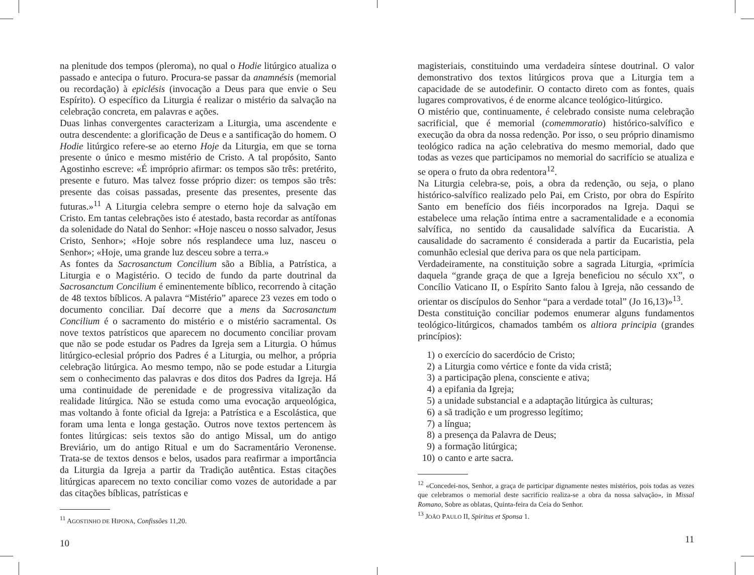na plenitude dos tempos (pleroma), no qual o Hodie litúrgico atualiza o passado e antecipa o futuro. Procura-se passar da anamnésis (memorial ou recordação) à epiclésis (invocação a Deus para que envie o Seu Espírito). O específico da Liturgia é realizar o mistério da salvação na celebração concreta, em palavras e ações.
Duas linhas convergentes caracterizam a Liturgia, uma ascendente e outra descendente: a glorificação de Deus e a santificação do homem. O Hodie litúrgico refere-se ao eterno Hoje da Liturgia, em que se torna presente o único e mesmo mistério de Cristo. A tal propósito, Santo Agostinho escreve: «É impróprio afirmar: os tempos são três: pretérito, presente e futuro. Mas talvez fosse próprio dizer: os tempos são três: presente das coisas passadas, presente das presentes, presente das futuras.»<sup>11</sup> A Liturgia celebra sempre o eterno hoje da salvação em Cristo. Em tantas celebrações isto é atestado, basta recordar as antífonas da solenidade do Natal do Senhor: «Hoje nasceu o nosso salvador, Jesus Cristo, Senhor»; «Hoje sobre nós resplandece uma luz, nasceu o Senhor»; «Hoje, uma grande luz desceu sobre a terra.»
As fontes da Sacrosanctum Concilium são a Bíblia, a Patrística, a Liturgia e o Magistério. O tecido de fundo da parte doutrinal da Sacrosanctum Concilium é eminentemente bíblico, recorrendo à citação de 48 textos bíblicos. A palavra “Mistério” aparece 23 vezes em todo o documento conciliar. Daí decorre que a mens da Sacrosanctum Concilium é o sacramento do mistério e o mistério sacramental. Os nove textos patrísticos que aparecem no documento conciliar provam que não se pode estudar os Padres da Igreja sem a Liturgia. O húmus litúrgico-eclesial próprio dos Padres é a Liturgia, ou melhor, a própria celebração litúrgica. Ao mesmo tempo, não se pode estudar a Liturgia sem o conhecimento das palavras e dos ditos dos Padres da Igreja. Há uma continuidade de perenidade e de progressiva vitalização da realidade litúrgica. Não se estuda como uma evocação arqueológica, mas voltando à fonte oficial da Igreja: a Patrística e a Escolástica, que foram uma lenta e longa gestação. Outros nove textos pertencem às fontes litúrgicas: seis textos são do antigo Missal, um do antigo Breviário, um do antigo Ritual e um do Sacramentário Veronense. Trata-se de textos densos e belos, usados para reafirmar a importância da Liturgia da Igreja a partir da Tradição autêntica. Estas citações litúrgicas aparecem no texto conciliar como vozes de autoridade a par das citações bíblicas, patrísticas e
<sup>11</sup> AGOSTINHO DE HIPONA, Confissões 11,20.
10
magisteriais, constituindo uma verdadeira síntese doutrinal. O valor demonstrativo dos textos litúrgicos prova que a Liturgia tem a capacidade de se autodefinir. O contacto direto com as fontes, quais lugares comprovativos, é de enorme alcance teológico-litúrgico.
O mistério que, continuamente, é celebrado consiste numa celebração sacrificial, que é memorial (comemmoratio) histórico-salvífico e execução da obra da nossa redenção. Por isso, o seu próprio dinamismo teológico radica na ação celebrativa do mesmo memorial, dado que todas as vezes que participamos no memorial do sacrifício se atualiza e se opera o fruto da obra redentora<sup>12</sup>.
Na Liturgia celebra-se, pois, a obra da redenção, ou seja, o plano histórico-salvífico realizado pelo Pai, em Cristo, por obra do Espírito Santo em benefício dos fiéis incorporados na Igreja. Daqui se estabelece uma relação íntima entre a sacramentalidade e a economia salvífica, no sentido da causalidade salvífica da Eucaristia. A causalidade do sacramento é considerada a partir da Eucaristia, pela comunhão eclesial que deriva para os que nela participam.
Verdadeiramente, na constituição sobre a sagrada Liturgia, «primícia daquela “grande graça de que a Igreja beneficiou no século XX”, o Concílio Vaticano II, o Espírito Santo falou à Igreja, não cessando de orientar os discípulos do Senhor “para a verdade total” (Jo 16,13)»<sup>13</sup>.
Desta constituição conciliar podemos enumerar alguns fundamentos teológico-litúrgicos, chamados também os altiora principia (grandes princípios):
1) o exercício do sacerdócio de Cristo;
2) a Liturgia como vértice e fonte da vida cristã;
3) a participação plena, consciente e ativa;
4) a epifania da Igreja;
5) a unidade substancial e a adaptação litúrgica às culturas;
6) a sã tradição e um progresso legítimo;
7) a língua;
8) a presença da Palavra de Deus;
9) a formação litúrgica;
10) o canto e arte sacra.
<sup>12</sup> «Concedei-nos, Senhor, a graça de participar dignamente nestes mistérios, pois todas as vezes que celebramos o memorial deste sacrifício realiza-se a obra da nossa salvação», in Missal Romano, Sobre as oblatas, Quinta-feira da Ceia do Senhor.
<sup>13</sup> JOÃO PAULO II, Spiritus et Sponsa 1.
11